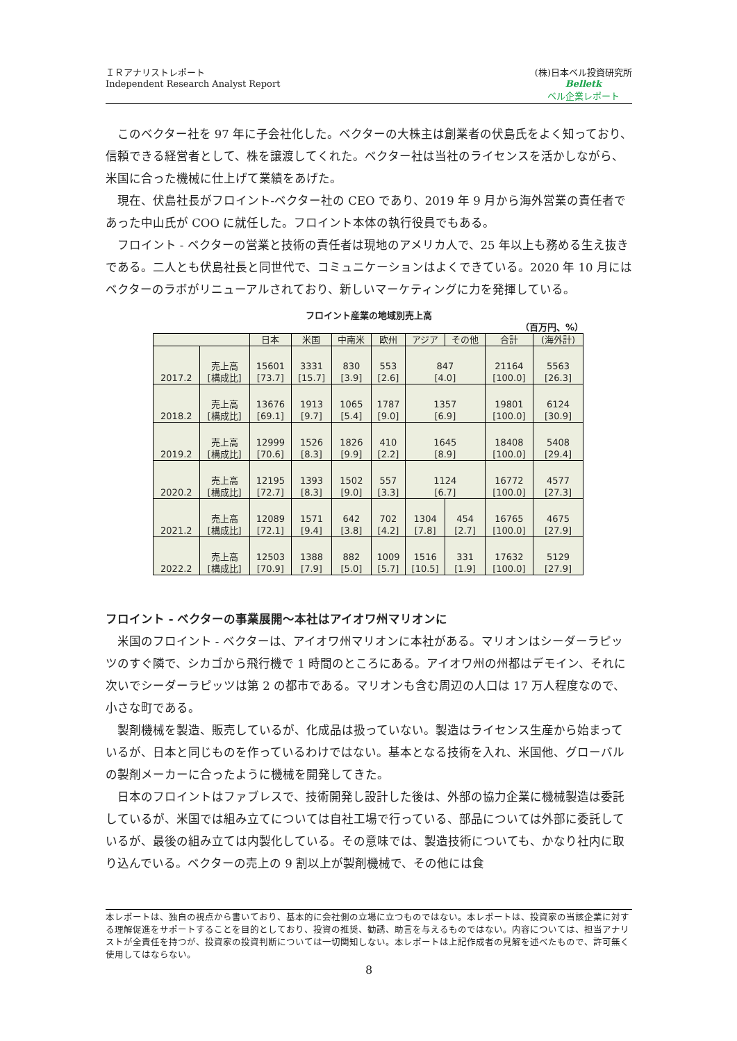ＩＲアナリストレポート
Independent Research Analyst Report
(株)日本ベル投資研究所
Belletk
ベル企業レポート
このベクター社を 97 年に子会社化した。ベクターの大株主は創業者の伏島氏をよく知っており、信頼できる経営者として、株を譲渡してくれた。ベクター社は当社のライセンスを活かしながら、米国に合った機械に仕上げて業績をあげた。
現在、伏島社長がフロイント-ベクター社の CEO であり、2019 年 9 月から海外営業の責任者であった中山氏が COO に就任した。フロイント本体の執行役員でもある。
フロイント - ベクターの営業と技術の責任者は現地のアメリカ人で、25 年以上も務める生え抜きである。二人とも伏島社長と同世代で、コミュニケーションはよくできている。2020 年 10 月にはベクターのラボがリニューアルされており、新しいマーケティングに力を発揮している。
フロイント産業の地域別売上高
（百万円、%）
| | | 日本 | 米国 | 中南米 | 欧州 | アジア | その他 | 合計 | (海外計) |
| --- | --- | --- | --- | --- | --- | --- | --- | --- | --- |
| 2017.2 | 売上高 [構成比] | 15601 [73.7] | 3331 [15.7] | 830 [3.9] | 553 [2.6] | 847 [4.0] | | 21164 [100.0] | 5563 [26.3] |
| 2018.2 | 売上高 [構成比] | 13676 [69.1] | 1913 [9.7] | 1065 [5.4] | 1787 [9.0] | 1357 [6.9] | | 19801 [100.0] | 6124 [30.9] |
| 2019.2 | 売上高 [構成比] | 12999 [70.6] | 1526 [8.3] | 1826 [9.9] | 410 [2.2] | 1645 [8.9] | | 18408 [100.0] | 5408 [29.4] |
| 2020.2 | 売上高 [構成比] | 12195 [72.7] | 1393 [8.3] | 1502 [9.0] | 557 [3.3] | 1124 [6.7] | | 16772 [100.0] | 4577 [27.3] |
| 2021.2 | 売上高 [構成比] | 12089 [72.1] | 1571 [9.4] | 642 [3.8] | 702 [4.2] | 1304 [7.8] | 454 [2.7] | 16765 [100.0] | 4675 [27.9] |
| 2022.2 | 売上高 [構成比] | 12503 [70.9] | 1388 [7.9] | 882 [5.0] | 1009 [5.7] | 1516 [10.5] | 331 [1.9] | 17632 [100.0] | 5129 [27.9] |
フロイント - ベクターの事業展開～本社はアイオワ州マリオンに
米国のフロイント - ベクターは、アイオワ州マリオンに本社がある。マリオンはシーダーラピッツのすぐ隣で、シカゴから飛行機で 1 時間のところにある。アイオワ州の州都はデモイン、それに次いでシーダーラピッツは第 2 の都市である。マリオンも含む周辺の人口は 17 万人程度なので、小さな町である。
製剤機械を製造、販売しているが、化成品は扱っていない。製造はライセンス生産から始まっているが、日本と同じものを作っているわけではない。基本となる技術を入れ、米国他、グローバルの製剤メーカーに合ったように機械を開発してきた。
日本のフロイントはファブレスで、技術開発し設計した後は、外部の協力企業に機械製造は委託しているが、米国では組み立てについては自社工場で行っている、部品については外部に委託しているが、最後の組み立ては内製化している。その意味では、製造技術についても、かなり社内に取り込んでいる。ベクターの売上の 9 割以上が製剤機械で、その他には食
本レポートは、独自の視点から書いており、基本的に会社側の立場に立つものではない。本レポートは、投資家の当該企業に対する理解促進をサポートすることを目的としており、投資の推奨、勧誘、助言を与えるものではない。内容については、担当アナリストが全責任を持つが、投資家の投資判断については一切関知しない。本レポートは上記作成者の見解を述べたもので、許可無く使用してはならない。
8